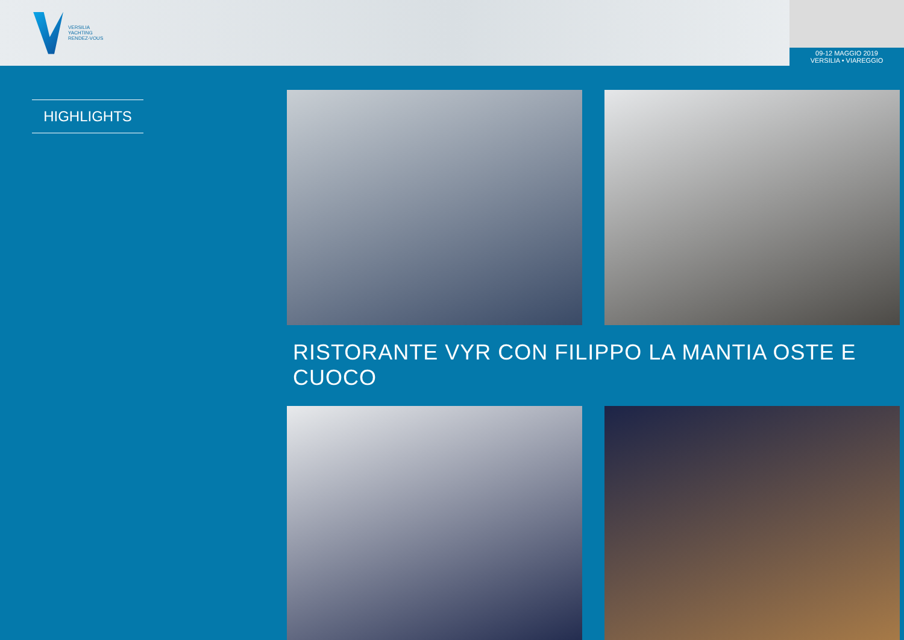VERSILIA
YACHTING
RENDEZ-VOUS
09-12 MAGGIO 2019
VERSILIA • VIAREGGIO
HIGHLIGHTS
RISTORANTE VYR CON FILIPPO LA MANTIA OSTE E CUOCO